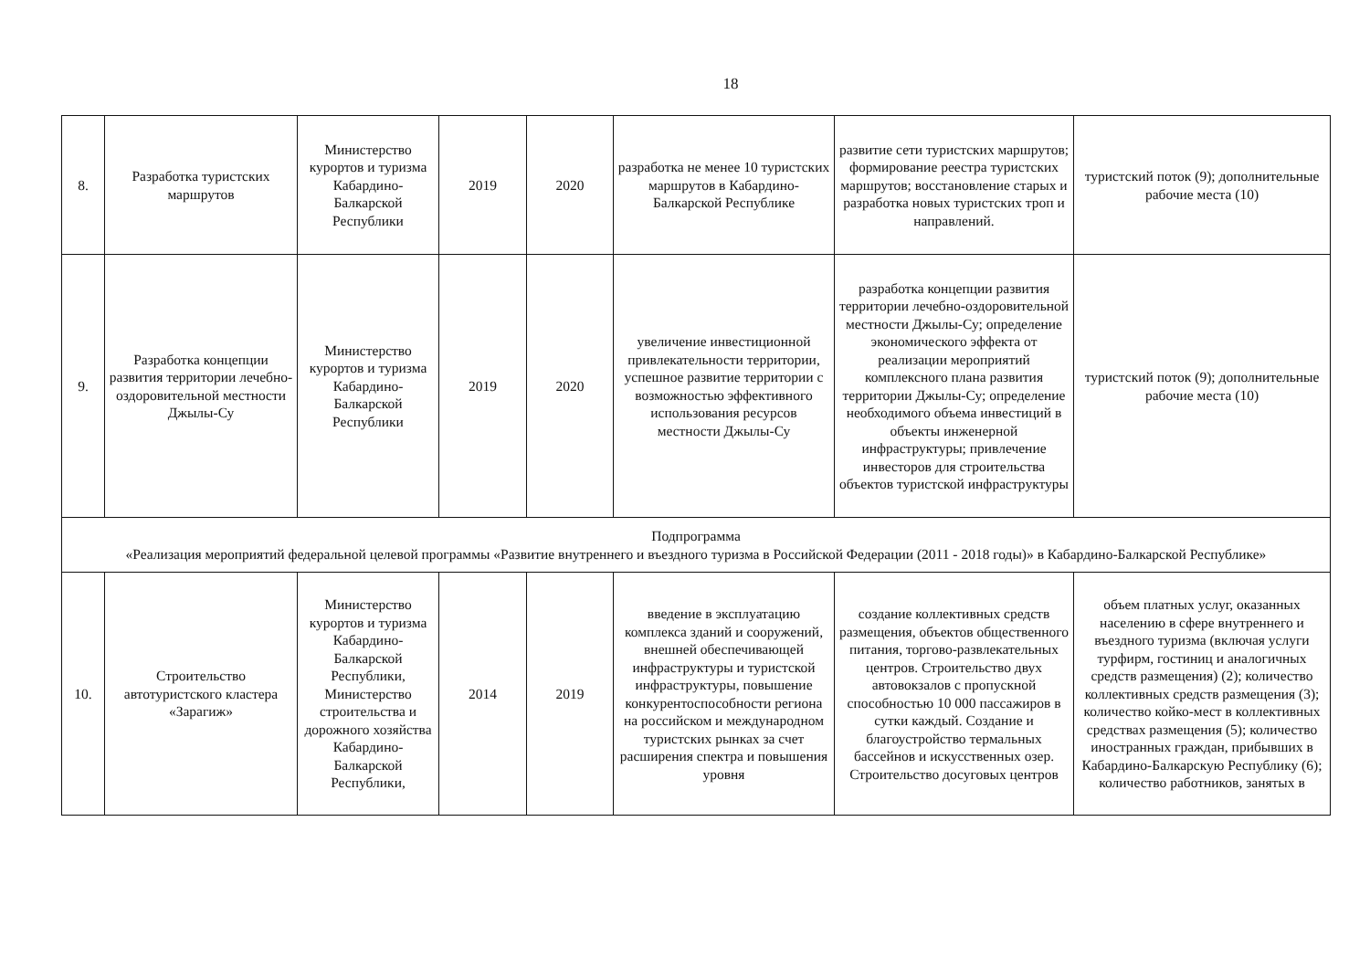18
| 8. | Разработка туристских маршрутов | Министерство курортов и туризма Кабардино-Балкарской Республики | 2019 | 2020 | разработка не менее 10 туристских маршрутов в Кабардино-Балкарской Республике | развитие сети туристских маршрутов; формирование реестра туристских маршрутов; восстановление старых и разработка новых туристских троп и направлений. | туристский поток (9); дополнительные рабочие места (10) |
| 9. | Разработка концепции развития территории лечебно-оздоровительной местности Джылы-Су | Министерство курортов и туризма Кабардино-Балкарской Республики | 2019 | 2020 | увеличение инвестиционной привлекательности территории, успешное развитие территории с возможностью эффективного использования ресурсов местности Джылы-Су | разработка концепции развития территории лечебно-оздоровительной местности Джылы-Су; определение экономического эффекта от реализации мероприятий комплексного плана развития территории Джылы-Су; определение необходимого объема инвестиций в объекты инженерной инфраструктуры; привлечение инвесторов для строительства объектов туристской инфраструктуры | туристский поток (9); дополнительные рабочие места (10) |
| Подпрограмма «Реализация мероприятий федеральной целевой программы «Развитие внутреннего и въездного туризма в Российской Федерации (2011 - 2018 годы)» в Кабардино-Балкарской Республике» | | | | | | | |
| 10. | Строительство автотуристского кластера «Зарагиж» | Министерство курортов и туризма Кабардино-Балкарской Республики, Министерство строительства и дорожного хозяйства Кабардино-Балкарской Республики, | 2014 | 2019 | введение в эксплуатацию комплекса зданий и сооружений, внешней обеспечивающей инфраструктуры и туристской инфраструктуры, повышение конкурентоспособности региона на российском и международном туристских рынках за счет расширения спектра и повышения уровня | создание коллективных средств размещения, объектов общественного питания, торгово-развлекательных центров. Строительство двух автовокзалов с пропускной способностью 10 000 пассажиров в сутки каждый. Создание и благоустройство термальных бассейнов и искусственных озер. Строительство досуговых центров | объем платных услуг, оказанных населению в сфере внутреннего и въездного туризма (включая услуги турфирм, гостиниц и аналогичных средств размещения) (2); количество коллективных средств размещения (3); количество койко-мест в коллективных средствах размещения (5); количество иностранных граждан, прибывших в Кабардино-Балкарскую Республику (6); количество работников, занятых в |